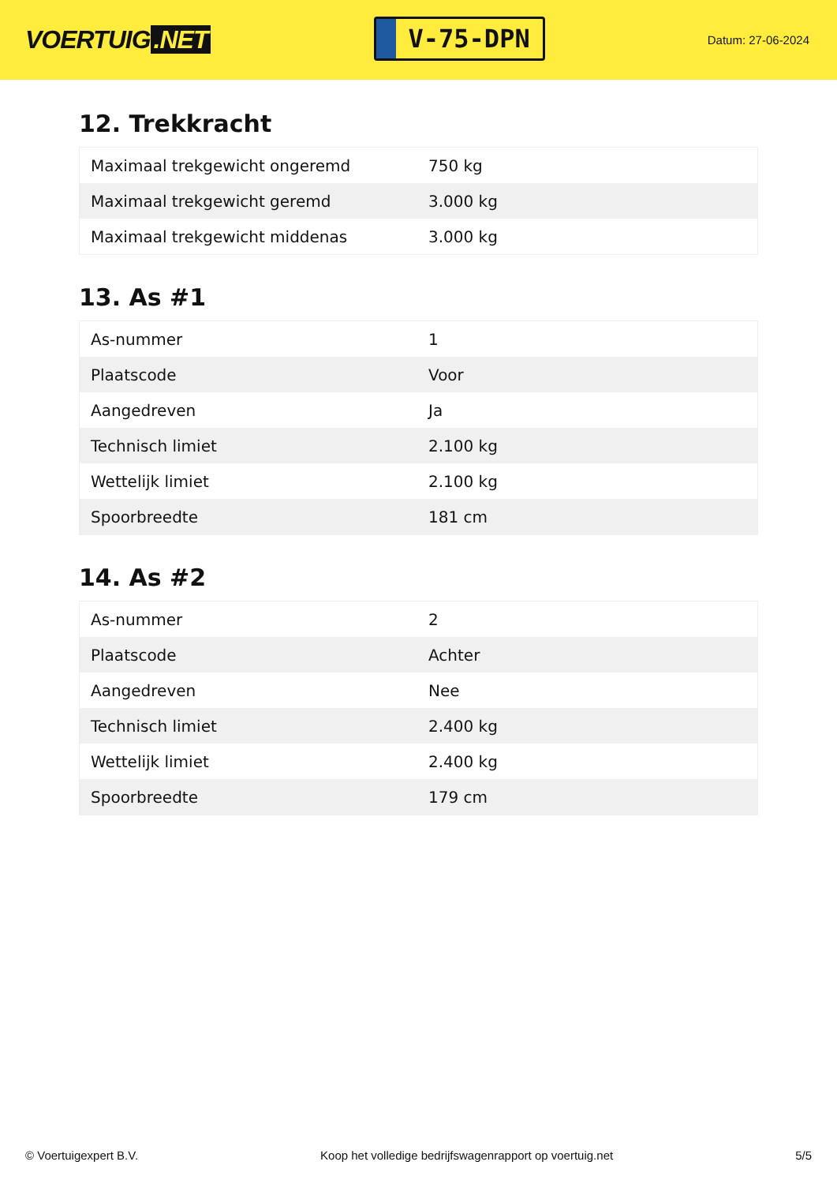VOERTUIG.NET
V-75-DPN
Datum: 27-06-2024
12. Trekkracht
| Maximaal trekgewicht ongeremd | 750 kg |
| Maximaal trekgewicht geremd | 3.000 kg |
| Maximaal trekgewicht middenas | 3.000 kg |
13. As #1
| As-nummer | 1 |
| Plaatscode | Voor |
| Aangedreven | Ja |
| Technisch limiet | 2.100 kg |
| Wettelijk limiet | 2.100 kg |
| Spoorbreedte | 181 cm |
14. As #2
| As-nummer | 2 |
| Plaatscode | Achter |
| Aangedreven | Nee |
| Technisch limiet | 2.400 kg |
| Wettelijk limiet | 2.400 kg |
| Spoorbreedte | 179 cm |
© Voertuigexpert B.V. Koop het volledige bedrijfswagenrapport op voertuig.net 5/5